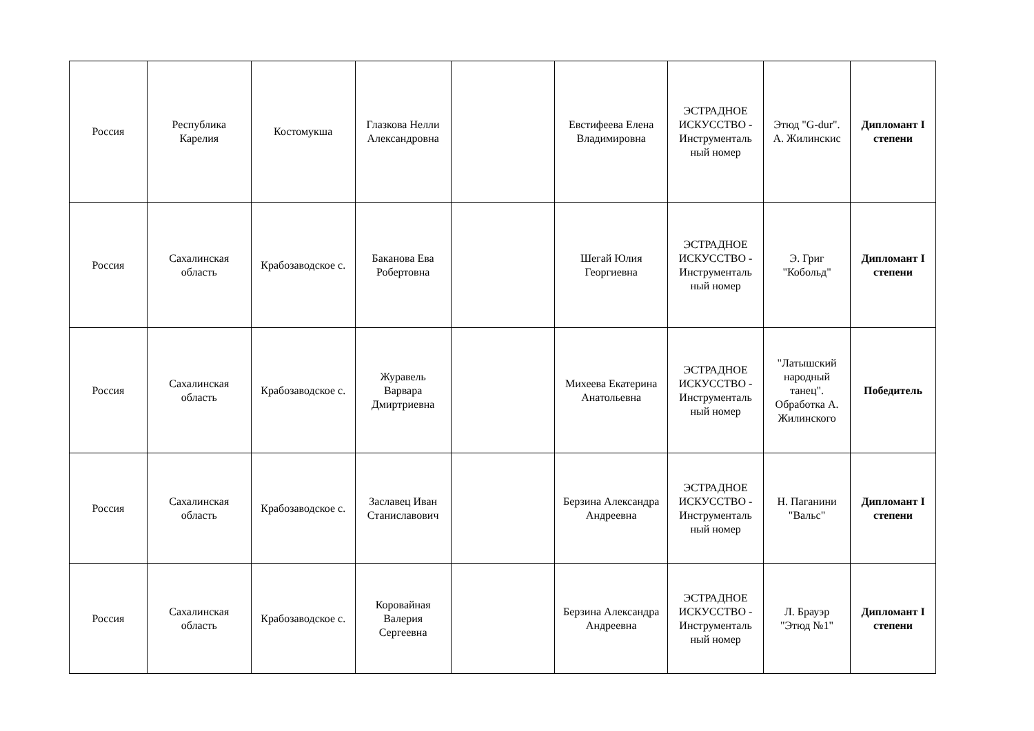| Россия | Республика Карелия | Костомукша | Глазкова Нелли Александровна | | Евстифеева Елена Владимировна | ЭСТРАДНОЕ ИСКУССТВО - Инструменталь ный номер | Этюд "G-dur". А. Жилинскис | Дипломант I степени |
| Россия | Сахалинская область | Крабозаводское с. | Баканова Ева Робертовна | | Шегай Юлия Георгиевна | ЭСТРАДНОЕ ИСКУССТВО - Инструменталь ный номер | Э. Григ "Кобольд" | Дипломант I степени |
| Россия | Сахалинская область | Крабозаводское с. | Журавель Варвара Дмиртриевна | | Михеева Екатерина Анатольевна | ЭСТРАДНОЕ ИСКУССТВО - Инструменталь ный номер | "Латышский народный танец". Обработка А. Жилинского | Победитель |
| Россия | Сахалинская область | Крабозаводское с. | Заславец Иван Станиславович | | Берзина Александра Андреевна | ЭСТРАДНОЕ ИСКУССТВО - Инструменталь ный номер | Н. Паганини "Вальс" | Дипломант I степени |
| Россия | Сахалинская область | Крабозаводское с. | Коровайная Валерия Сергеевна | | Берзина Александра Андреевна | ЭСТРАДНОЕ ИСКУССТВО - Инструменталь ный номер | Л. Брауэр "Этюд №1" | Дипломант I степени |